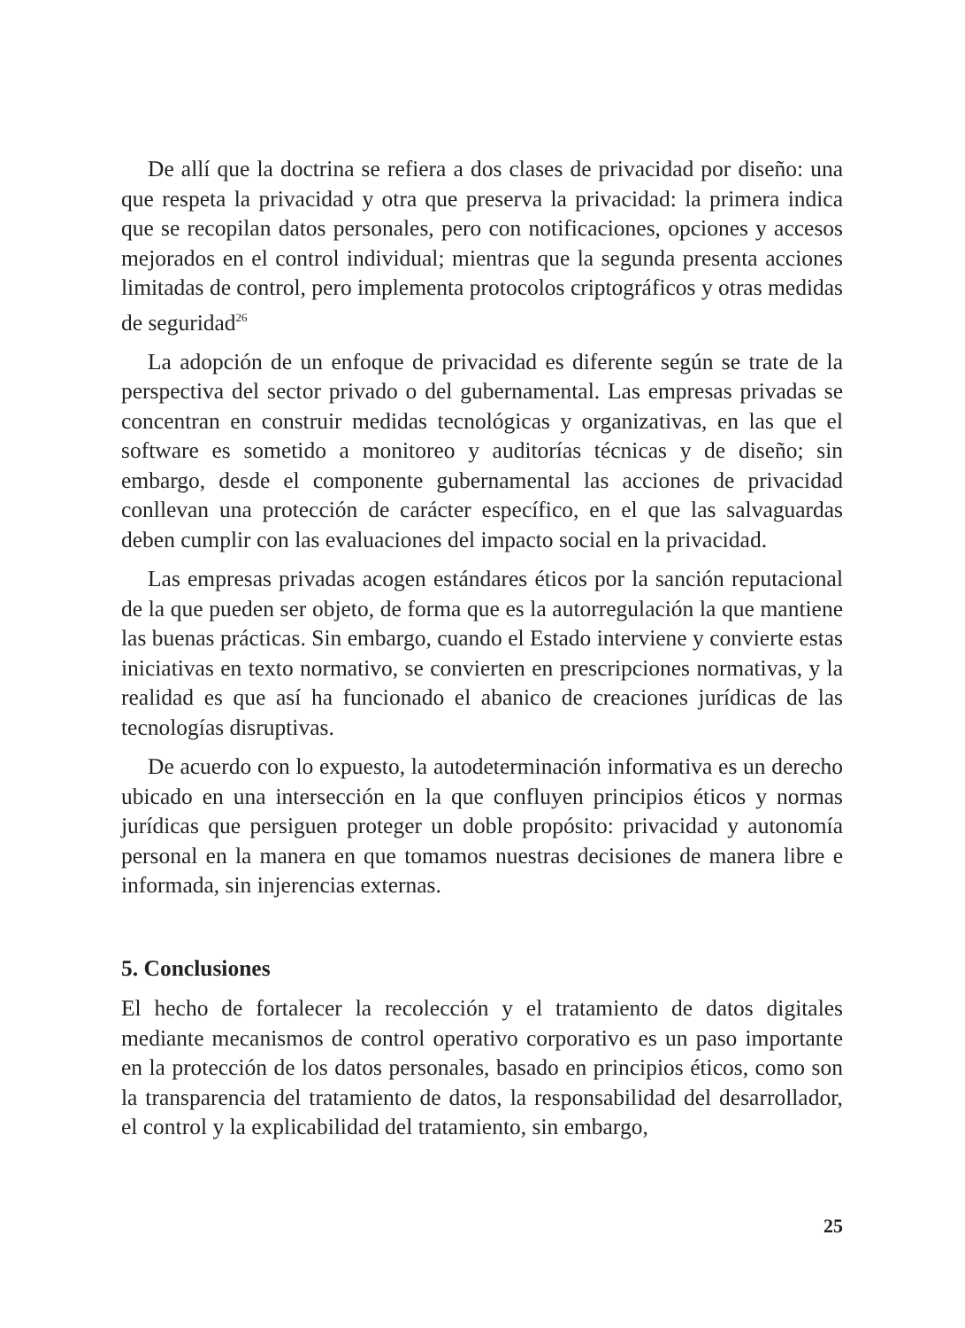De allí que la doctrina se refiera a dos clases de privacidad por diseño: una que respeta la privacidad y otra que preserva la privacidad: la primera indica que se recopilan datos personales, pero con notificaciones, opciones y accesos mejorados en el control individual; mientras que la segunda presenta acciones limitadas de control, pero implementa protocolos criptográficos y otras medidas de seguridad<sup>26</sup>
La adopción de un enfoque de privacidad es diferente según se trate de la perspectiva del sector privado o del gubernamental. Las empresas privadas se concentran en construir medidas tecnológicas y organizativas, en las que el software es sometido a monitoreo y auditorías técnicas y de diseño; sin embargo, desde el componente gubernamental las acciones de privacidad conllevan una protección de carácter específico, en el que las salvaguardas deben cumplir con las evaluaciones del impacto social en la privacidad.
Las empresas privadas acogen estándares éticos por la sanción reputacional de la que pueden ser objeto, de forma que es la autorregulación la que mantiene las buenas prácticas. Sin embargo, cuando el Estado interviene y convierte estas iniciativas en texto normativo, se convierten en prescripciones normativas, y la realidad es que así ha funcionado el abanico de creaciones jurídicas de las tecnologías disruptivas.
De acuerdo con lo expuesto, la autodeterminación informativa es un derecho ubicado en una intersección en la que confluyen principios éticos y normas jurídicas que persiguen proteger un doble propósito: privacidad y autonomía personal en la manera en que tomamos nuestras decisiones de manera libre e informada, sin injerencias externas.
5. Conclusiones
El hecho de fortalecer la recolección y el tratamiento de datos digitales mediante mecanismos de control operativo corporativo es un paso importante en la protección de los datos personales, basado en principios éticos, como son la transparencia del tratamiento de datos, la responsabilidad del desarrollador, el control y la explicabilidad del tratamiento, sin embargo,
25